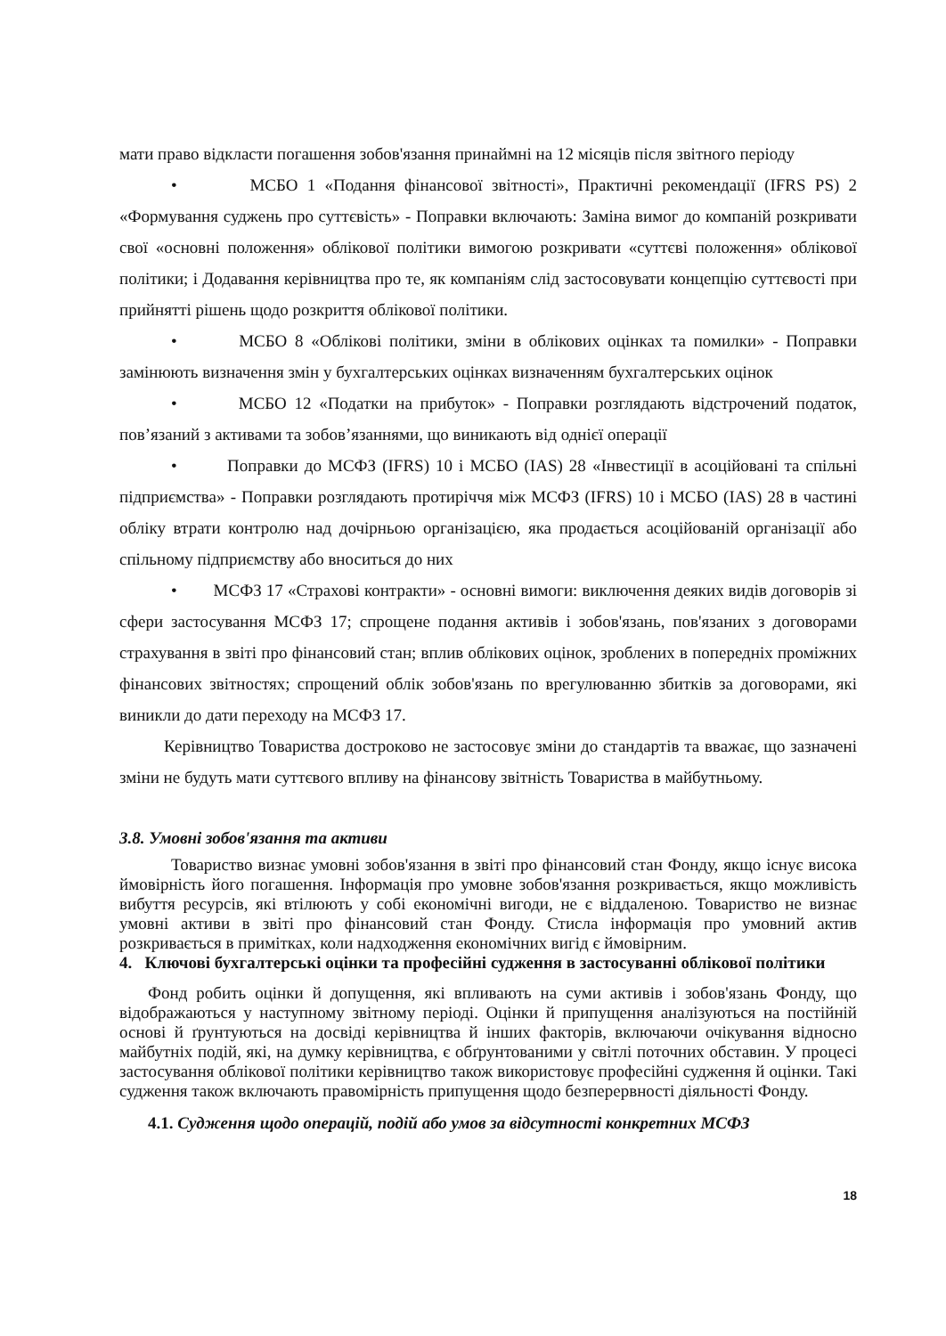мати право відкласти погашення зобов'язання принаймні на 12 місяців після звітного періоду
• МСБО 1 «Подання фінансової звітності», Практичні рекомендації (IFRS PS) 2 «Формування суджень про суттєвість» - Поправки включають: Заміна вимог до компаній розкривати свої «основні положення» облікової політики вимогою розкривати «суттєві положення» облікової політики; і Додавання керівництва про те, як компаніям слід застосовувати концепцію суттєвості при прийнятті рішень щодо розкриття облікової політики.
• МСБО 8 «Облікові політики, зміни в облікових оцінках та помилки» - Поправки замінюють визначення змін у бухгалтерських оцінках визначенням бухгалтерських оцінок
• МСБО 12 «Податки на прибуток» - Поправки розглядають відстрочений податок, пов’язаний з активами та зобов’язаннями, що виникають від однієї операції
• Поправки до МСФЗ (IFRS) 10 і МСБО (IAS) 28 «Інвестиції в асоційовані та спільні підприємства» - Поправки розглядають протиріччя між МСФЗ (IFRS) 10 і МСБО (IAS) 28 в частині обліку втрати контролю над дочірньою організацією, яка продається асоційованій організації або спільному підприємству або вноситься до них
• МСФЗ 17 «Страхові контракти» - основні вимоги: виключення деяких видів договорів зі сфери застосування МСФЗ 17; спрощене подання активів і зобов'язань, пов'язаних з договорами страхування в звіті про фінансовий стан; вплив облікових оцінок, зроблених в попередніх проміжних фінансових звітностях; спрощений облік зобов'язань по врегулюванню збитків за договорами, які виникли до дати переходу на МСФЗ 17.
Керівництво Товариства достроково не застосовує зміни до стандартів та вважає, що зазначені зміни не будуть мати суттєвого впливу на фінансову звітність Товариства в майбутньому.
3.8. Умовні зобов'язання та активи
Товариство визнає умовні зобов'язання в звіті про фінансовий стан Фонду, якщо існує висока ймовірність його погашення. Інформація про умовне зобов'язання розкривається, якщо можливість вибуття ресурсів, які втілюють у собі економічні вигоди, не є віддаленою. Товариство не визнає умовні активи в звіті про фінансовий стан Фонду. Стисла інформація про умовний актив розкривається в примітках, коли надходження економічних вигід є ймовірним.
4. Ключові бухгалтерські оцінки та професійні судження в застосуванні облікової політики
Фонд робить оцінки й допущення, які впливають на суми активів і зобов'язань Фонду, що відображаються у наступному звітному періоді. Оцінки й припущення аналізуються на постійній основі й ґрунтуються на досвіді керівництва й інших факторів, включаючи очікування відносно майбутніх подій, які, на думку керівництва, є обґрунтованими у світлі поточних обставин. У процесі застосування облікової політики керівництво також використовує професійні судження й оцінки. Такі судження також включають правомірність припущення щодо безперервності діяльності Фонду.
4.1. Судження щодо операцій, подій або умов за відсутності конкретних МСФЗ
18